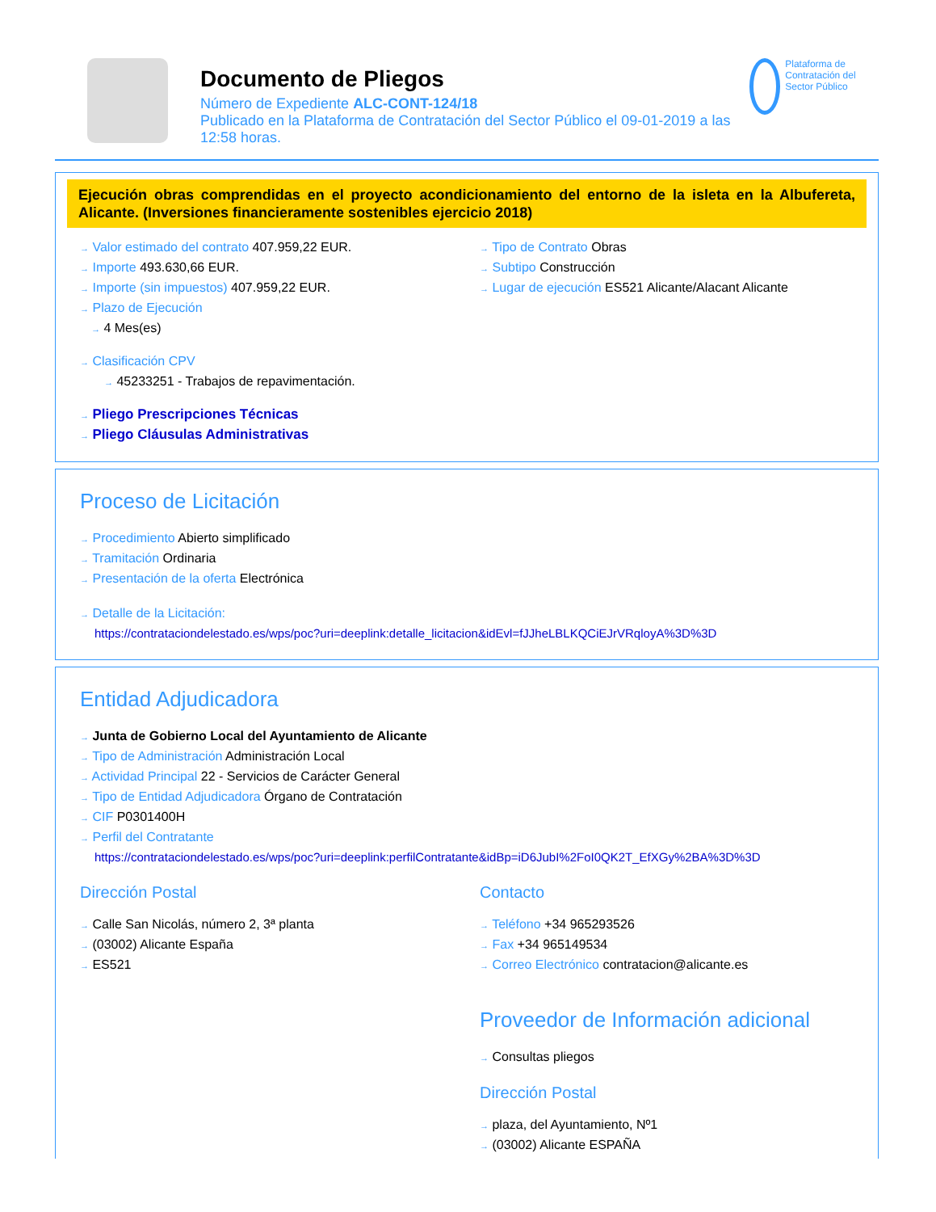Documento de Pliegos
Número de Expediente ALC-CONT-124/18
Publicado en la Plataforma de Contratación del Sector Público el 09-01-2019 a las 12:58 horas.
Plataforma de Contratación del Sector Público
Ejecución obras comprendidas en el proyecto acondicionamiento del entorno de la isleta en la Albufereta, Alicante. (Inversiones financieramente sostenibles ejercicio 2018)
→ Valor estimado del contrato 407.959,22 EUR.
→ Importe 493.630,66 EUR.
→ Importe (sin impuestos) 407.959,22 EUR.
→ Plazo de Ejecución
→ 4 Mes(es)
→ Tipo de Contrato Obras
→ Subtipo Construcción
→ Lugar de ejecución ES521 Alicante/Alacant Alicante
→ Clasificación CPV
→ 45233251 - Trabajos de repavimentación.
→ Pliego Prescripciones Técnicas
→ Pliego Cláusulas Administrativas
Proceso de Licitación
→ Procedimiento Abierto simplificado
→ Tramitación Ordinaria
→ Presentación de la oferta Electrónica
→ Detalle de la Licitación:
https://contrataciondelestado.es/wps/poc?uri=deeplink:detalle_licitacion&idEvl=fJJheLBLKQCiEJrVRqloyA%3D%3D
Entidad Adjudicadora
→ Junta de Gobierno Local del Ayuntamiento de Alicante
→ Tipo de Administración Administración Local
→ Actividad Principal 22 - Servicios de Carácter General
→ Tipo de Entidad Adjudicadora Órgano de Contratación
→ CIF P0301400H
→ Perfil del Contratante
https://contrataciondelestado.es/wps/poc?uri=deeplink:perfilContratante&idBp=iD6JubI%2FoI0QK2T_EfXGy%2BA%3D%3D
Dirección Postal
→ Calle San Nicolás, número 2, 3ª planta
→ (03002) Alicante España
→ ES521
Contacto
→ Teléfono +34 965293526
→ Fax +34 965149534
→ Correo Electrónico contratacion@alicante.es
Proveedor de Información adicional
→ Consultas pliegos
Dirección Postal
→ plaza, del Ayuntamiento, Nº1
→ (03002) Alicante ESPAÑA